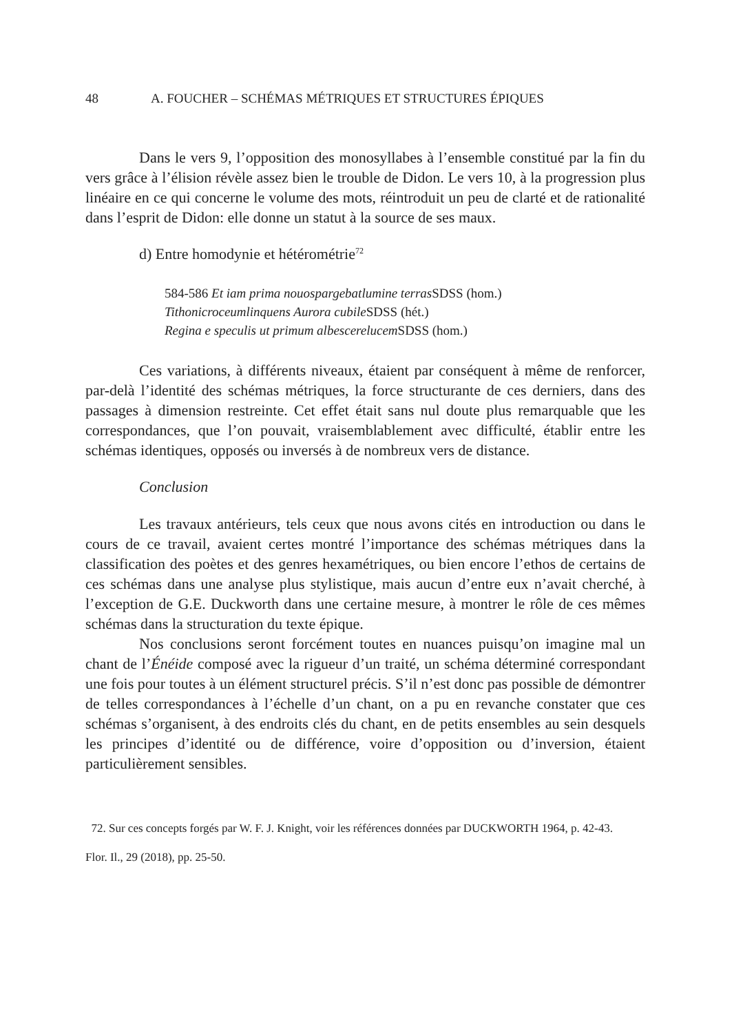48 A. FOUCHER – SCHÉMAS MÉTRIQUES ET STRUCTURES ÉPIQUES
Dans le vers 9, l’opposition des monosyllabes à l’ensemble constitué par la fin du vers grâce à l’élision révèle assez bien le trouble de Didon. Le vers 10, à la progression plus linéaire en ce qui concerne le volume des mots, réintroduit un peu de clarté et de rationalité dans l’esprit de Didon: elle donne un statut à la source de ses maux.
d) Entre homodynie et hétérométrie<sup>72</sup>
584-586 Et iam prima nouospargebatlumine terras SDSS (hom.)
Tithonicroceumlinquens Aurora cubile SDSS (hét.)
Regina e speculis ut primum albescerelucem SDSS (hom.)
Ces variations, à différents niveaux, étaient par conséquent à même de renforcer, par-delà l’identité des schémas métriques, la force structurante de ces derniers, dans des passages à dimension restreinte. Cet effet était sans nul doute plus remarquable que les correspondances, que l’on pouvait, vraisemblablement avec difficulté, établir entre les schémas identiques, opposés ou inversés à de nombreux vers de distance.
Conclusion
Les travaux antérieurs, tels ceux que nous avons cités en introduction ou dans le cours de ce travail, avaient certes montré l’importance des schémas métriques dans la classification des poètes et des genres hexamétriques, ou bien encore l’ethos de certains de ces schémas dans une analyse plus stylistique, mais aucun d’entre eux n’avait cherché, à l’exception de G.E. Duckworth dans une certaine mesure, à montrer le rôle de ces mêmes schémas dans la structuration du texte épique.
Nos conclusions seront forcément toutes en nuances puisqu’on imagine mal un chant de l’Énéide composé avec la rigueur d’un traité, un schéma déterminé correspondant une fois pour toutes à un élément structurel précis. S’il n’est donc pas possible de démontrer de telles correspondances à l’échelle d’un chant, on a pu en revanche constater que ces schémas s’organisent, à des endroits clés du chant, en de petits ensembles au sein desquels les principes d’identité ou de différence, voire d’opposition ou d’inversion, étaient particulièrement sensibles.
72. Sur ces concepts forgés par W. F. J. Knight, voir les références données par DUCKWORTH 1964, p. 42-43.
Flor. Il., 29 (2018), pp. 25-50.